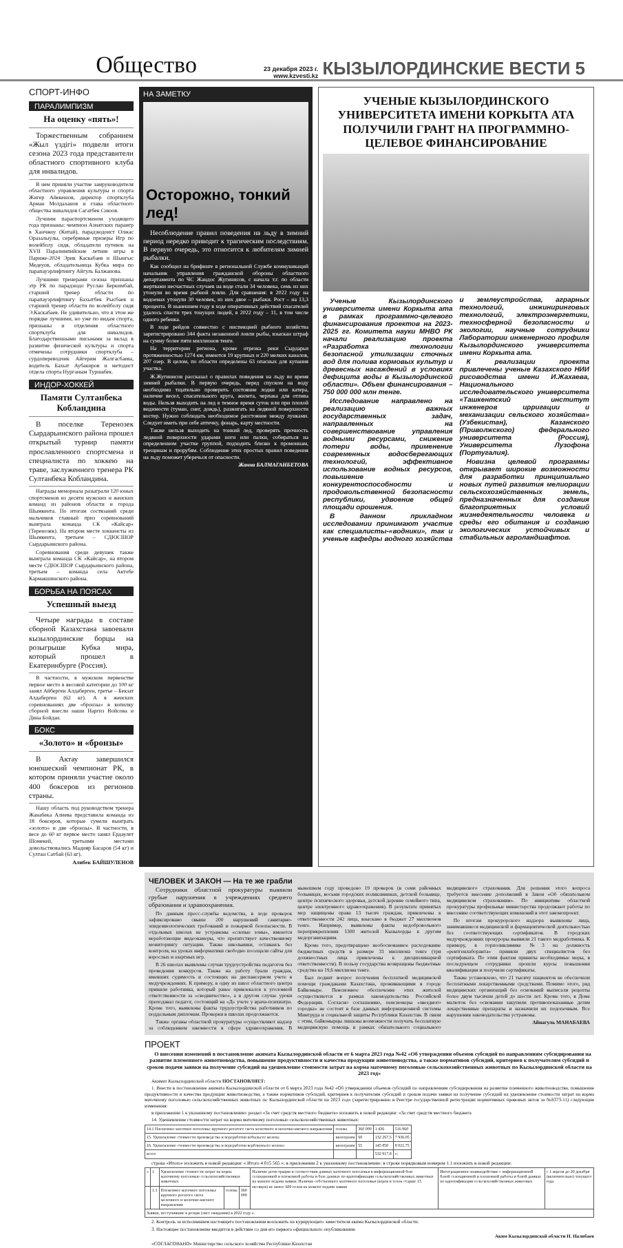Общество
23 декабря 2023 г.
www.kzvesti.kz
КЫЗЫЛОРДИНСКИЕ ВЕСТИ 5
СПОРТ-ИНФО
ПАРАЛИМПИЗМ
На оценку «пять»!
Торжественным собранием «Жыл үздігі» подвели итоги сезона 2023 года представители областного спортивного клуба для инвалидов.
В нем приняли участие замруководителя областного управления культуры и спорта Жигер Айекешов, директор спортклуба Арман Молдаханов и глава областного общества инвалидов Сагатбек Сиюов.
Лучшим параспортсменом уходящего года признаны: чемпион Азиатских параигр в Ханчжоу (Китай), парадзюдоист Олжас Оразалыулы, серебряные призеры Игр по волейболу сидя, обладатели путевок на XVII Паралимпийские летние игры в Париже-2024 Эрик Каскабаев и Шынгыс Медеуов, обладательница Кубка мира по парапауэрлифтингу Айгуль Балжанова.
Лучшими тренерами сезона признаны зтр РК по парадзюдо Руслан Беркимбай, старший тренер области по парапауэрлифтингу Бахытбек Рысбаев и старший тренер области по волейболу сидя Э.Каскабаев. Не удивительно, что в этом же порядке лучшими, но уже по видам спорта, признаны и отделения областного спортклуба для инвалидов. Благодарственными письмами за вклад в развитие физической культуры и спорта отмечены сотрудники спортклуба – сурдопереводчик Айгерим Жалгасбаева, водитель Бахыт Аубакиров и методист отдела спорта Нурганым Туршабек.
ИНДОР-ХОККЕЙ
Памяти Султанбека Кобландина
В поселке Теренозек Сырдарьинского района прошел открытый турнир памяти прославленного спортсмена и специалиста по хоккею на траве, заслуженного тренера РК Султанбека Кобландина.
Награды мемориала разыграли 120 юных спортсменов из десяти мужских и женских команд из районов области и города Шымкента. По итогам состязаний среди мальчиков главный приз соревнований выиграла команда СК «Кайсар» (Теренозек). На втором месте хоккеисты из Шымкента, третьем – СДЮСШОР Сырдарьинского района.
Соревнования среди девушек также выиграла команда СК «Кайсар», на втором месте СДЮСШОР Сырдарьинского района, третьем – команда села Актобе Кармакшинского района.
БОРЬБА НА ПОЯСАХ
Успешный выезд
Четыре награды в составе сборной Казахстана завоевали кызылординские борцы на розыгрыше Кубка мира, который прошел в Екатеринбурге (Россия).
В частности, в мужском первенстве первое место в весовой категории до 100 кг занял Айберген Алдаберген, третье – Бекзат Алдаберген (62 кг). А в женских соревнованиях две «бронзы» в копилку сборной внесли наши Наргиз Войсова и Дина Бойдан.
БОКС
«Золото» и «бронзы»
В Актау завершился юношеский чемпионат РК, в котором приняли участие около 400 боксеров из регионов страны.
Нашу область под руководством тренера Жанабека Алиева представила команда из 18 боксеров, которые сумели выиграть «золото» и две «бронзы». В частности, в весе до 60 кг первое место занял Ердаулет Шомекей, третьими местами довольствовались Мадияр Басаров (54 кг) и Султан Сатбай (63 кг).
Алибек БАЙШУЛЕНОВ
НА ЗАМЕТКУ
Осторожно, тонкий лед!
Несоблюдение правил поведения на льду в зимний период нередко приводит к трагическим последствиям. В первую очередь, это относится к любителям зимней рыбалки.
Как сообщил на брифинге в региональной Службе коммуникаций начальник управления гражданской обороны областного департамента по ЧС Жандос Жугинисов, с начала т.г. по области жертвами несчастных случаев на воде стали 34 человека, семь из них утонули во время рыбной ловли. Для сравнения: в 2022 году на водоемах утонули 30 человек, из них двое – рыбаки. Рост – на 13,3 процента. В нынешнем году в ходе оперативных действий спасателей удалось спасти трех тонущих людей, в 2022 году – 11, в том числе одного ребенка.
В ходе рейдов совместно с инспекцией рыбного хозяйства зарегистрировано 344 факта незаконной ловли рыбы, взыскан штраф на сумму более пяти миллионов тенге.
На территории региона, кроме отрезка реки Сырдарьи протяженностью 1274 км, имеются 19 крупных и 220 мелких каналов, 207 озер. В целом, по области определены 63 опасных для купания участка.
Ж.Жугинисов рассказал о правилах поведения на льду во время зимней рыбалки. В первую очередь, перед спуском на воду необходимо тщательно проверить состояние лодки или катера, наличие весел, спасательного круга, жилета, черпака для отлива воды. Нельзя выходить на лед в темное время суток или при плохой видимости (туман, снег, дождь), разжигать на ледяной поверхности костер. Нужно соблюдать необходимое расстояние между лунками. Следует иметь при себе аптечку, фонарь, карту местности.
Также нельзя выходить на тонкий лед, проверять прочность ледяной поверхности ударами ноги или палки, собираться на определенном участке группой, подходить близко к промоинам, трещинам и прорубям. Соблюдение этих простых правил поведения на льду поможет уберечься от опасности.
Жанна БАЛМАГАНБЕТОВА
УЧЕНЫЕ КЫЗЫЛОРДИНСКОГО УНИВЕРСИТЕТА ИМЕНИ КОРКЫТА АТА ПОЛУЧИЛИ ГРАНТ НА ПРОГРАММНО-ЦЕЛЕВОЕ ФИНАНСИРОВАНИЕ
Ученые Кызылординского университета имени Коркыта ата в рамках программно-целевого финансирования проектов на 2023-2025 гг. Комитета науки МНВО РК начали реализацию проекта «Разработка технологии безопасной утилизации сточных вод для полива кормовых культур и древесных насаждений в условиях дефицита воды в Кызылординской области». Объем финансирования – 750 000 000 млн тенге.
Исследование направлено на реализацию важных государственных задач, направленных на совершенствование управления водными ресурсами, снижение потери воды, применение современных водосберегающих технологий, эффективное использование водных ресурсов, повышение конкурентоспособности и продовольственной безопасности республики, удвоение общей площади орошения.
В данном прикладном исследовании принимают участие как специалисты-«водники», так и ученые кафедры водного хозяйства и землеустройства, аграрных технологий, инжиниринговых технологий, электроэнергетики, техносферной безопасности и экологии, научные сотрудники Лаборатории инженерного профиля Кызылординского университета имени Коркыта ата.
К реализации проекта привлечены ученые Казахского НИИ рисоводства имени И.Жахаева, Национального исследовательского университета «Ташкентский институт инженеров ирригации и механизации сельского хозяйства» (Узбекистан), Казанского (Приволжского) федерального университета (Россия), Университета Лузофона (Португалия).
Новизна целевой программы открывает широкие возможности для разработки принципиально новых путей развития мелиорации сельскохозяйственных земель, предназначенных для создания благоприятных условий жизнедеятельности человека и среды его обитания и созданию экологических устойчивых и стабильных агроландшафтов.
ЧЕЛОВЕК И ЗАКОН — На те же грабли
Сотрудники областной прокуратуры выявили грубые нарушения в учреждениях среднего образования и здравоохранения.
По данным пресс-службы ведомства, в ходе проверок зафиксировано свыше 200 нарушений санитарно-эпидемиологических требований и пожарной безопасности. В отдельных школах не устранены «слепые зоны», имеются неработающие видеокамеры, что препятствует качественному мониторингу ситуации. Также школьники, оставаясь без контроля, на уроках информатики свободно посещали сайты для взрослых и азартных игр.
В 26 школах выявлены случаи трудоустройства педагогов без проведения конкурсов. Также на работу брали граждан, имевших судимость и состоящих на диспансерном учете в медучреждениях. К примеру, в одну из школ областного центра приняли работника, который ранее привлекался к уголовной ответственности за «сводничество», а в другом случае уроки преподавал педагог, состоящий на «Д» учете у врача-психиатра. Кроме того, выявлены факты трудоустройства работников по поддельным дипломам. Проверки в школах продолжаются.
Также органы областной прокуратуры осуществляют надзор за соблюдением законности в сфере здравоохранения. В нынешнем году проведено 19 проверок (в семи районных больницах, восьми городских поликлиниках, детской больнице, центре психического здоровья, детской деревне семейного типа, центре электронного здравоохранения). В результате принятых мер защищены права 13 тысяч граждан, привлечены к ответственности 242 лица, взыскано в бюджет 27 миллионов тенге. Например, выявлены факты недобровольного переприкрепления 1300 жителей Кызылорды к другим медорганизациям.
Кроме того, предотвращено необоснованное расходование бюджетных средств в размере 31 миллиона тенге (три должностных лица привлечены к дисциплинарной ответственности). В пользу государства возвращены бюджетные средства на 19,6 миллиона тенге.
Был поднят вопрос получения бесплатной медицинской помощи гражданами Казахстана, проживающими в городе Байконыре. Пенсионное обеспечение этих жителей осуществляется в рамках законодательства Российской Федерации. Согласно соглашению, пенсионеры «звездного городка» не состоят в базе данных информационной системы Минтруда и социальной защиты Республики Казахстан. В связи с этим, байконырцы лишены возможности получать бесплатную медицинскую помощь в рамках обязательного социального медицинского страхования. Для решения этого вопроса требуется внесение дополнений в Закон «Об обязательном медицинском страховании». По инициативе областной прокуратуры профильные министерства продолжают работы по внесению соответствующих изменений в этот законопроект.
По итогам прокурорского надзора выявлены лица, занимавшиеся медицинской и фармацевтической деятельностью без соответствующих сертификатов. В городских медучреждениях прокуроры выявили 21 такого медработника. К примеру, в горполиклинике №3 на должность «рентгенлаборанта» приняли двух специалистов без сертификата. По этим фактам приняты необходимые меры, в последующем сотрудники прошли курсы повышения квалификации и получили сертификаты.
Также установлено, что 21 тысячу пациентов не обеспечили бесплатными лекарственными средствами. Помимо этого, ряд медицинских организаций без оснований выписали рецепты более двум тысячам детей до шести лет. Кроме того, в Доме малюток без основания закупили противопоказанные детям лекарственные препараты и назначили их подопечным. Все нарушения законодательства устранены.
Айнагуль МАНАБАЕВА
ПРОЕКТ
О внесении изменений в постановление акимата Кызылординской области от 6 марта 2023 года №42 «Об утверждении объемов субсидий по направлениям субсидирования на развитие племенного животноводства, повышение продуктивности и качества продукции животноводства, а также нормативов субсидий, критериев к получателям субсидий и сроков подачи заявки на получение субсидий на удешевление стоимости затрат на корма маточному поголовью сельскохозяйственных животных по Кызылординской области на 2023 год»
Акимат Кызылординской области ПОСТАНОВЛЯЕТ:
1. Внести в постановление акимата Кызылординской области от 6 марта 2023 года №42 «Об утверждении объемов субсидий по направлениям субсидирования на развитие племенного животноводства, повышение продуктивности и качества продукции животноводства, а также нормативов субсидий, критериев к получателям субсидий и сроков подачи заявки на получение субсидий на удешевление стоимости затрат на корма маточному поголовью сельскохозяйственных животных по Кызылординской области на 2023 год» (зарегистрировано в Реестре государственной регистрации нормативных правовых актов за №8373-11) следующие изменения:
в приложении 1 к указанному постановлению: раздел «За счет средств местного бюджета» изложить в новой редакции: «За счет средств местного бюджета
14. Удешевление стоимости затрат на корма маточному поголовью сельскохозяйственных животных:
| 14.1 Племенное маточное поголовье крупного рогатого скота молочного и молочно-мясного направления | голова | 360 000 | 1 436 | 516 960 |
| 15. Удешевление стоимости производства и переработки кобыльего молока | килограмм | 60 | 132 267,5 | 7 936,05 |
| 16. Удешевление стоимости производства и переработки верблюжьего молока | килограмм | 55 | 145 850 | 8 021,75 |
| всего | | | 532 917,8 | »; |
строка «Итого» изложить в новой редакции: « Итого 4 015 565 »; в приложении 2 к указанному постановлению: в строке порядковым номером 1.1 изложить в новой редакции:
| « | 1 | Удешевление стоимости затрат на корма маточному поголовью сельскохозяйственных животных | | | Наличие регистрации и соответствия данных маточного поголовья в информационной базе селекционной и племенной работы и базе данных по идентификации сельскохозяйственных животных на момент подачи заявки; Наличие собственного маточного поголовья (коров и телок старше 13 месяцев) не менее 600 голов на момент подачи заявки | Интеграционное взаимодействие с информационной базой селекционной и племенной работы и базой данных по идентификации сельскохозяйственных животных | с 1 апреля до 20 декабря (включительно) текущего года |
| | 1.1 | Племенное маточное поголовье крупного рогатого скота молочного и молочно-мясного направления | голова | 360 000 | | | |
| Заявки, поступившие в резерв (лист ожидания) в 2022 году ». | | | | | | | |
2. Контроль за исполнением настоящего постановления возложить на курирующего заместителя акима Кызылординской области.
3. Настоящее постановление вводится в действие со дня его первого официального опубликования.
Аким Кызылординской области Н. Налибаев
«СОГЛАСОВАНО» Министерство сельского хозяйства Республики Казахстан